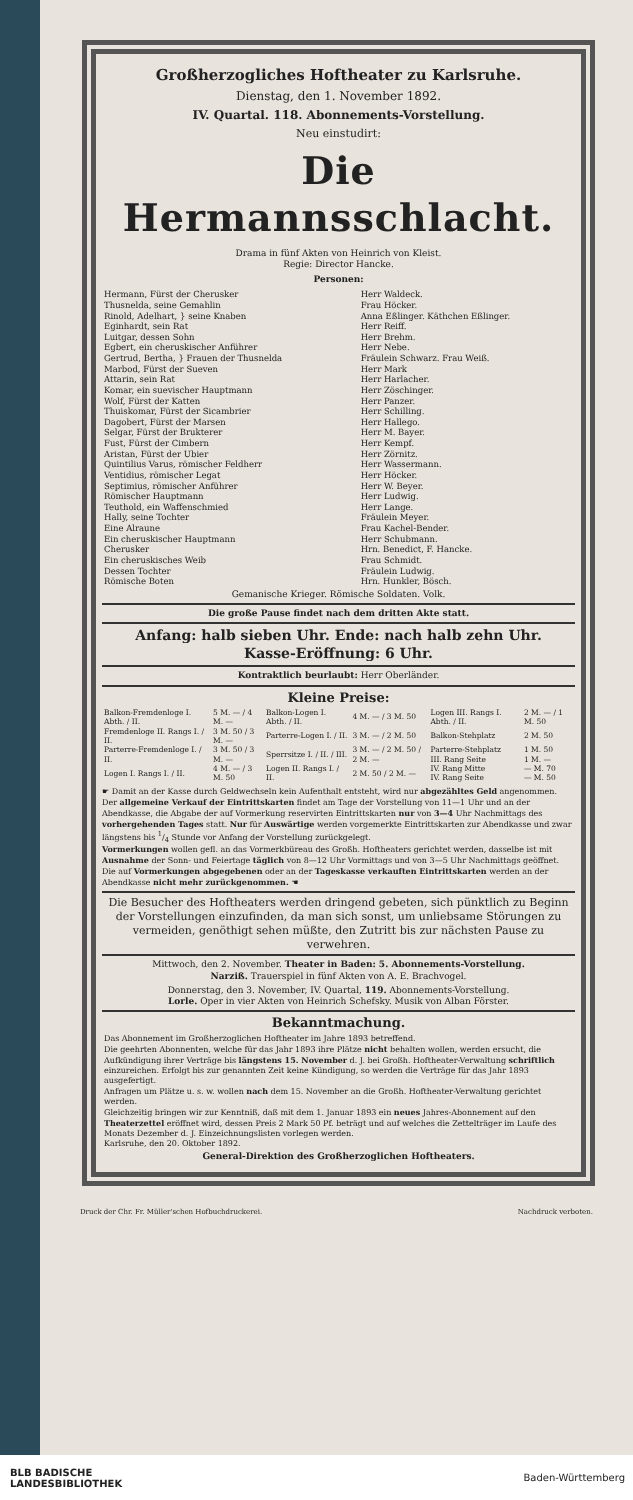Großherzogliches Hoftheater zu Karlsruhe.
Dienstag, den 1. November 1892.
IV. Quartal. 118. Abonnements-Vorstellung.
Neu einstudirt:
Die Hermannsschlacht.
Drama in fünf Akten von Heinrich von Kleist.
Regie: Director Hancke.
Personen:
| Hermann, Fürst der Cherusker | Herr Waldeck. |
| Thusnelda, seine Gemahlin | Frau Höcker. |
| Rinold, Adelhart, } seine Knaben | Anna Eßlinger. Käthchen Eßlinger. |
| Eginhardt, sein Rat | Herr Reiff. |
| Luitgar, dessen Sohn | Herr Brehm. |
| Egbert, ein cheruskischer Anführer | Herr Nebe. |
| Gertrud, Bertha, } Frauen der Thusnelda | Fräulein Schwarz. Frau Weiß. |
| Marbod, Fürst der Sueven | Herr Mark |
| Attarin, sein Rat | Herr Harlacher. |
| Komar, ein suevischer Hauptmann | Herr Zöschinger. |
| Wolf, Fürst der Katten | Herr Panzer. |
| Thuiskomar, Fürst der Sicambrier | Herr Schilling. |
| Dagobert, Fürst der Marsen | Herr Hallego. |
| Selgar, Fürst der Brukterer | Herr M. Bayer. |
| Fust, Fürst der Cimbern | Herr Kempf. |
| Aristan, Fürst der Ubier | Herr Zörnitz. |
| Quintilius Varus, römischer Feldherr | Herr Wassermann. |
| Ventidius, römischer Legat | Herr Höcker. |
| Septimius, römischer Anführer | Herr W. Beyer. |
| Römischer Hauptmann | Herr Ludwig. |
| Teuthold, ein Waffenschmied | Herr Lange. |
| Hally, seine Tochter | Fräulein Meyer. |
| Eine Alraune | Frau Kachel-Bender. |
| Ein cheruskischer Hauptmann | Herr Schubmann. |
| Cherusker | Hrn. Benedict, F. Hancke. |
| Ein cheruskisches Weib | Frau Schmidt. |
| Dessen Tochter | Fräulein Ludwig. |
| Römische Boten | Hrn. Hunkler, Bösch. |
Gemanische Krieger. Römische Soldaten. Volk.
Die große Pause findet nach dem dritten Akte statt.
Anfang: halb sieben Uhr. Ende: nach halb zehn Uhr.
Kasse-Eröffnung: 6 Uhr.
Kontraktlich beurlaubt: Herr Oberländer.
Kleine Preise:
| Balkon-Fremdenloge I. Abth. / II. | 5 M. — / 4 M. — | Balkon-Logen I. Abth. / II. | 4 M. — / 3 M. 50 | Logen III. Rangs I. Abth. / II. | 2 M. — / 1 M. 50 |
| Fremdenloge II. Rangs I. / II. | 3 M. 50 / 3 M. — | Parterre-Logen I. / II. | 3 M. — / 2 M. 50 | Balkon-Stehplatz | 2 M. 50 |
| Parterre-Fremdenloge I. / II. | 3 M. 50 / 3 M. — | Sperrsitze I. / II. / III. | 3 M. — / 2 M. 50 / 2 M. — | Parterre-Stehplatz III. Rang Seite | 1 M. 50 1 M. — |
| Logen I. Rangs I. / II. | 4 M. — / 3 M. 50 | Logen II. Rangs I. / II. | 2 M. 50 / 2 M. — | IV. Rang Mitte IV. Rang Seite | — M. 70 — M. 50 |
☛ Damit an der Kasse durch Geldwechseln kein Aufenthalt entsteht, wird nur abgezähltes Geld angenommen.
Der allgemeine Verkauf der Eintrittskarten findet am Tage der Vorstellung von 11—1 Uhr und an der Abendkasse, die Abgabe der auf Vormerkung reservirten Eintrittskarten nur von 3—4 Uhr Nachmittags des vorhergehenden Tages statt. Nur für Auswärtige werden vorgemerkte Eintrittskarten zur Abendkasse und zwar längstens bis 1/4 Stunde vor Anfang der Vorstellung zurückgelegt.
Vormerkungen wollen gefl. an das Vormerkbüreau des Großh. Hoftheaters gerichtet werden, dasselbe ist mit Ausnahme der Sonn- und Feiertage täglich von 8—12 Uhr Vormittags und von 3—5 Uhr Nachmittags geöffnet.
Die auf Vormerkungen abgegebenen oder an der Tageskasse verkauften Eintrittskarten werden an der Abendkasse nicht mehr zurückgenommen. ☚
Die Besucher des Hoftheaters werden dringend gebeten, sich pünktlich zu Beginn der Vorstellungen einzufinden, da man sich sonst, um unliebsame Störungen zu vermeiden, genöthigt sehen müßte, den Zutritt bis zur nächsten Pause zu verwehren.
Mittwoch, den 2. November. Theater in Baden: 5. Abonnements-Vorstellung.
Narziß. Trauerspiel in fünf Akten von A. E. Brachvogel.
Donnerstag, den 3. November, IV. Quartal, 119. Abonnements-Vorstellung.
Lorle. Oper in vier Akten von Heinrich Schefsky. Musik von Alban Förster.
Bekanntmachung.
Das Abonnement im Großherzoglichen Hoftheater im Jahre 1893 betreffend.
Die geehrten Abonnenten, welche für das Jahr 1893 ihre Plätze nicht behalten wollen, werden ersucht, die Aufkündigung ihrer Verträge bis längstens 15. November d. J. bei Großh. Hoftheater-Verwaltung schriftlich einzureichen. Erfolgt bis zur genannten Zeit keine Kündigung, so werden die Verträge für das Jahr 1893 ausgefertigt.
Anfragen um Plätze u. s. w. wollen nach dem 15. November an die Großh. Hoftheater-Verwaltung gerichtet werden.
Gleichzeitig bringen wir zur Kenntniß, daß mit dem 1. Januar 1893 ein neues Jahres-Abonnement auf den Theaterzettel eröffnet wird, dessen Preis 2 Mark 50 Pf. beträgt und auf welches die Zettelträger im Laufe des Monats Dezember d. J. Einzeichnungslisten vorlegen werden.
Karlsruhe, den 20. Oktober 1892.
General-Direktion des Großherzoglichen Hoftheaters.
Druck der Chr. Fr. Müller'schen Hofbuchdruckerei. Nachdruck verboten.
BLB BADISCHE
LANDESBIBLIOTHEK Baden-Württemberg